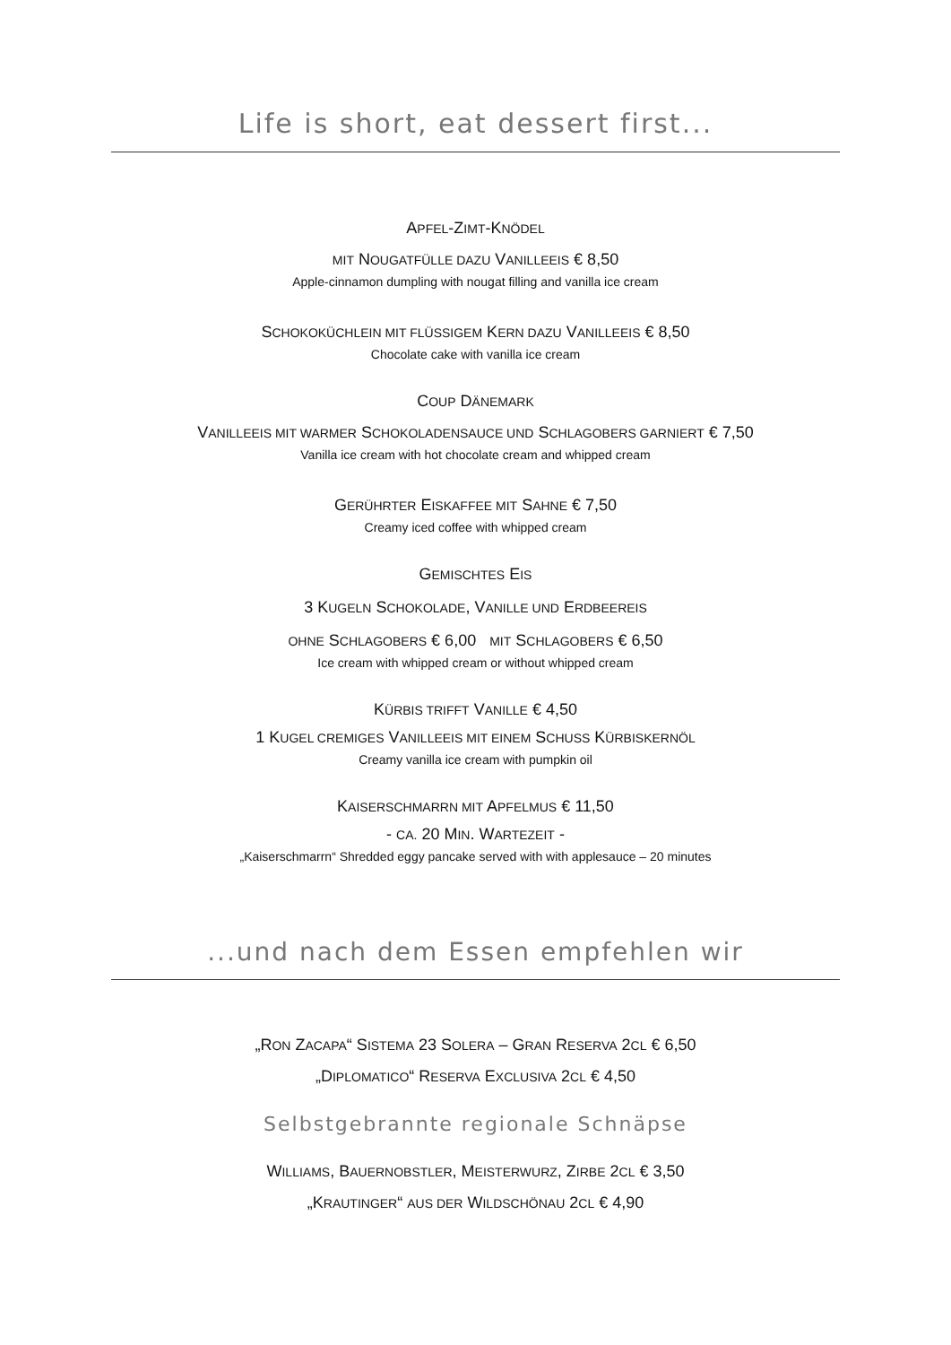Life is short, eat dessert first...
APFEL-ZIMT-KNÖDEL
MIT NOUGATFÜLLE DAZU VANILLEEIS € 8,50
Apple-cinnamon dumpling with nougat filling and vanilla ice cream
SCHOKOKÜCHLEIN MIT FLÜSSIGEM KERN DAZU VANILLEEIS € 8,50
Chocolate cake with vanilla ice cream
COUP DÄNEMARK
VANILLEEIS MIT WARMER SCHOKOLADENSAUCE UND SCHLAGOBERS GARNIERT € 7,50
Vanilla ice cream with hot chocolate cream and whipped cream
GERÜHRTER EISKAFFEE MIT SAHNE € 7,50
Creamy iced coffee with whipped cream
GEMISCHTES EIS
3 KUGELN SCHOKOLADE, VANILLE UND ERDBEEREIS
OHNE SCHLAGOBERS € 6,00 MIT SCHLAGOBERS € 6,50
Ice cream with whipped cream or without whipped cream
KÜRBIS TRIFFT VANILLE € 4,50
1 KUGEL CREMIGES VANILLEEIS MIT EINEM SCHUSS KÜRBISKERNÖL
Creamy vanilla ice cream with pumpkin oil
KAISERSCHMARRN MIT APFELMUS € 11,50
- CA. 20 MIN. WARTEZEIT -
„Kaiserschmarrn“ Shredded eggy pancake served with with applesauce – 20 minutes
...und nach dem Essen empfehlen wir
„RON ZACAPA“ SISTEMA 23 SOLERA – GRAN RESERVA 2CL € 6,50
„DIPLOMATICO“ RESERVA EXCLUSIVA 2CL € 4,50
Selbstgebrannte regionale Schnäpse
WILLIAMS, BAUERNOBSTLER, MEISTERWURZ, ZIRBE 2CL € 3,50
„KRAUTINGER“ AUS DER WILDSCHÖNAU 2CL € 4,90